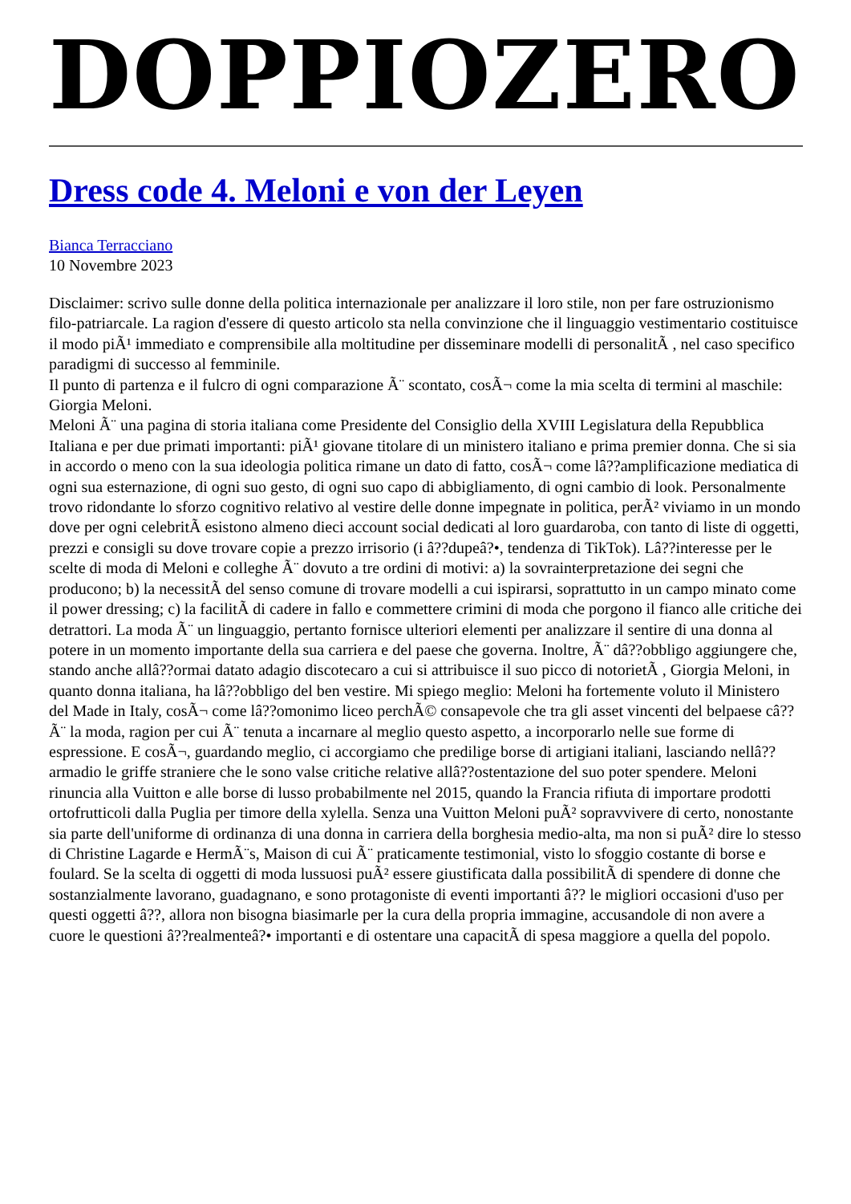DOPPIOZERO
Dress code 4. Meloni e von der Leyen
Bianca Terracciano
10 Novembre 2023
Disclaimer: scrivo sulle donne della politica internazionale per analizzare il loro stile, non per fare ostruzionismo filo-patriarcale. La ragion d'essere di questo articolo sta nella convinzione che il linguaggio vestimentario costituisce il modo piÃ¹ immediato e comprensibile alla moltitudine per disseminare modelli di personalitÃ , nel caso specifico paradigmi di successo al femminile.
Il punto di partenza e il fulcro di ogni comparazione Ã¨ scontato, cosÃ¬ come la mia scelta di termini al maschile: Giorgia Meloni.
Meloni Ã¨ una pagina di storia italiana come Presidente del Consiglio della XVIII Legislatura della Repubblica Italiana e per due primati importanti: piÃ¹ giovane titolare di un ministero italiano e prima premier donna. Che si sia in accordo o meno con la sua ideologia politica rimane un dato di fatto, cosÃ¬ come lâ??amplificazione mediatica di ogni sua esternazione, di ogni suo gesto, di ogni suo capo di abbigliamento, di ogni cambio di look. Personalmente trovo ridondante lo sforzo cognitivo relativo al vestire delle donne impegnate in politica, perÃ² viviamo in un mondo dove per ogni celebritÃ esistono almeno dieci account social dedicati al loro guardaroba, con tanto di liste di oggetti, prezzi e consigli su dove trovare copie a prezzo irrisorio (i â??dupeâ?•, tendenza di TikTok). Lâ??interesse per le scelte di moda di Meloni e colleghe Ã¨ dovuto a tre ordini di motivi: a) la sovrainterpretazione dei segni che producono; b) la necessitÃ del senso comune di trovare modelli a cui ispirarsi, soprattutto in un campo minato come il power dressing; c) la facilitÃ di cadere in fallo e commettere crimini di moda che porgono il fianco alle critiche dei detrattori. La moda Ã¨ un linguaggio, pertanto fornisce ulteriori elementi per analizzare il sentire di una donna al potere in un momento importante della sua carriera e del paese che governa. Inoltre, Ã¨ dâ??obbligo aggiungere che, stando anche allâ??ormai datato adagio discotecaro a cui si attribuisce il suo picco di notorietÃ , Giorgia Meloni, in quanto donna italiana, ha lâ??obbligo del ben vestire. Mi spiego meglio: Meloni ha fortemente voluto il Ministero del Made in Italy, cosÃ¬ come lâ??omonimo liceo perchÃ© consapevole che tra gli asset vincenti del belpaese câ??Ã¨ la moda, ragion per cui Ã¨ tenuta a incarnare al meglio questo aspetto, a incorporarlo nelle sue forme di espressione. E cosÃ¬, guardando meglio, ci accorgiamo che predilige borse di artigiani italiani, lasciando nellâ??armadio le griffe straniere che le sono valse critiche relative allâ??ostentazione del suo poter spendere. Meloni rinuncia alla Vuitton e alle borse di lusso probabilmente nel 2015, quando la Francia rifiuta di importare prodotti ortofrutticoli dalla Puglia per timore della xylella. Senza una Vuitton Meloni puÃ² sopravvivere di certo, nonostante sia parte dell'uniforme di ordinanza di una donna in carriera della borghesia medio-alta, ma non si puÃ² dire lo stesso di Christine Lagarde e HermÃ¨s, Maison di cui Ã¨ praticamente testimonial, visto lo sfoggio costante di borse e foulard. Se la scelta di oggetti di moda lussuosi puÃ² essere giustificata dalla possibilitÃ di spendere di donne che sostanzialmente lavorano, guadagnano, e sono protagoniste di eventi importanti â?? le migliori occasioni d'uso per questi oggetti â??, allora non bisogna biasimarle per la cura della propria immagine, accusandole di non avere a cuore le questioni â??realmenteâ?• importanti e di ostentare una capacitÃ di spesa maggiore a quella del popolo.